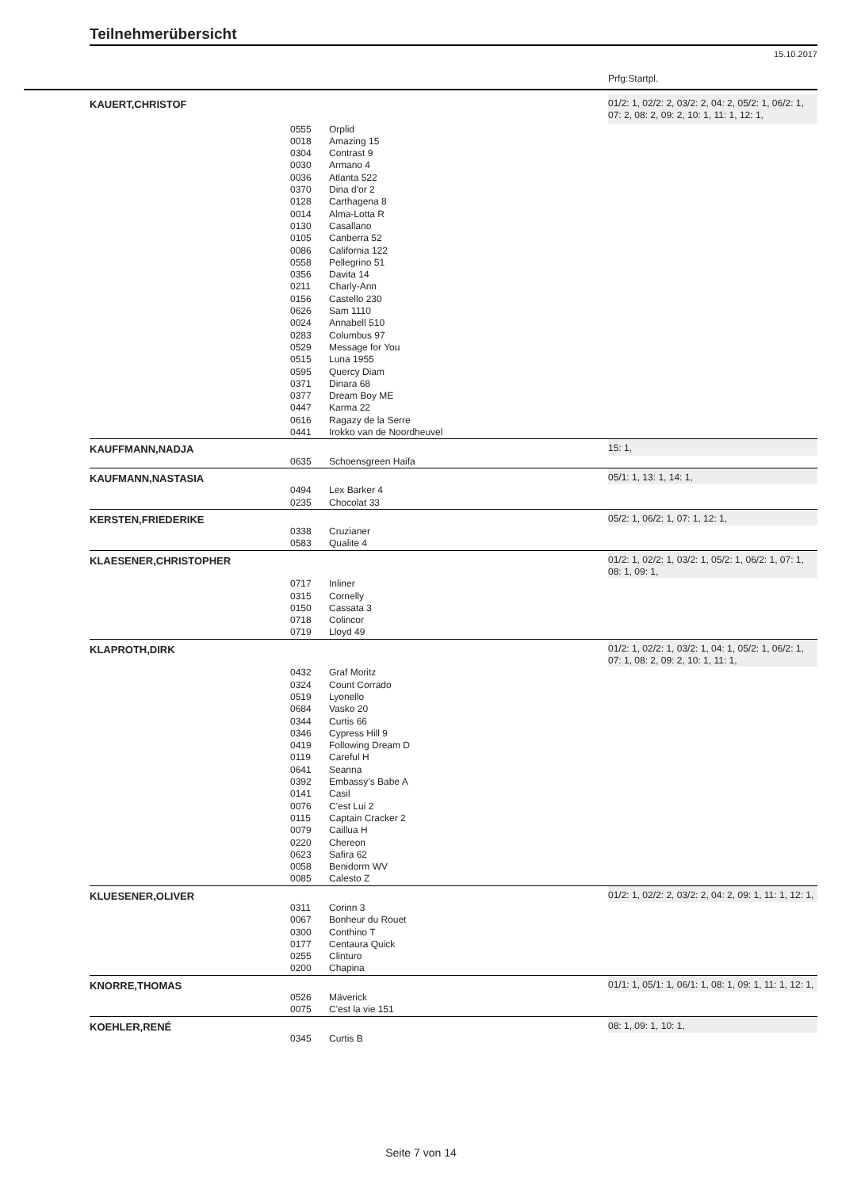Teilnehmerübersicht
15.10.2017
Prfg:Startpl.
| KAUERT,CHRISTOF | | | 01/2: 1, 02/2: 2, 03/2: 2, 04: 2, 05/2: 1, 06/2: 1, 07: 2, 08: 2, 09: 2, 10: 1, 11: 1, 12: 1, |
| | 0555 0018 0304 0030 0036 0370 0128 0014 0130 0105 0086 0558 0356 0211 0156 0626 0024 0283 0529 0515 0595 0371 0377 0447 0616 0441 | Orplid Amazing 15 Contrast 9 Armano 4 Atlanta 522 Dina d'or 2 Carthagena 8 Alma-Lotta R Casallano Canberra 52 California 122 Pellegrino 51 Davita 14 Charly-Ann Castello 230 Sam 1110 Annabell 510 Columbus 97 Message for You Luna 1955 Quercy Diam Dinara 68 Dream Boy ME Karma 22 Ragazy de la Serre Irokko van de Noordheuvel | |
| KAUFFMANN,NADJA | | | 15: 1, |
| | 0635 | Schoensgreen Haifa | |
| KAUFMANN,NASTASIA | | | 05/1: 1, 13: 1, 14: 1, |
| | 0494 0235 | Lex Barker 4 Chocolat 33 | |
| KERSTEN,FRIEDERIKE | | | 05/2: 1, 06/2: 1, 07: 1, 12: 1, |
| | 0338 0583 | Cruzianer Qualite 4 | |
| KLAESENER,CHRISTOPHER | | | 01/2: 1, 02/2: 1, 03/2: 1, 05/2: 1, 06/2: 1, 07: 1, 08: 1, 09: 1, |
| | 0717 0315 0150 0718 0719 | Inliner Cornelly Cassata 3 Colincor Lloyd 49 | |
| KLAPROTH,DIRK | | | 01/2: 1, 02/2: 1, 03/2: 1, 04: 1, 05/2: 1, 06/2: 1, 07: 1, 08: 2, 09: 2, 10: 1, 11: 1, |
| | 0432 0324 0519 0684 0344 0346 0419 0119 0641 0392 0141 0076 0115 0079 0220 0623 0058 0085 | Graf Moritz Count Corrado Lyonello Vasko 20 Curtis 66 Cypress Hill 9 Following Dream D Careful H Seanna Embassy's Babe A Casil C'est Lui 2 Captain Cracker 2 Caillua H Chereon Safira 62 Benidorm WV Calesto Z | |
| KLUESENER,OLIVER | | | 01/2: 1, 02/2: 2, 03/2: 2, 04: 2, 09: 1, 11: 1, 12: 1, |
| | 0311 0067 0300 0177 0255 0200 | Corinn 3 Bonheur du Rouet Conthino T Centaura Quick Clinturo Chapina | |
| KNORRE,THOMAS | | | 01/1: 1, 05/1: 1, 06/1: 1, 08: 1, 09: 1, 11: 1, 12: 1, |
| | 0526 0075 | Mäverick C'est la vie 151 | |
| KOEHLER,RENÉ | | | 08: 1, 09: 1, 10: 1, |
| | 0345 | Curtis B | |
Seite 7 von 14